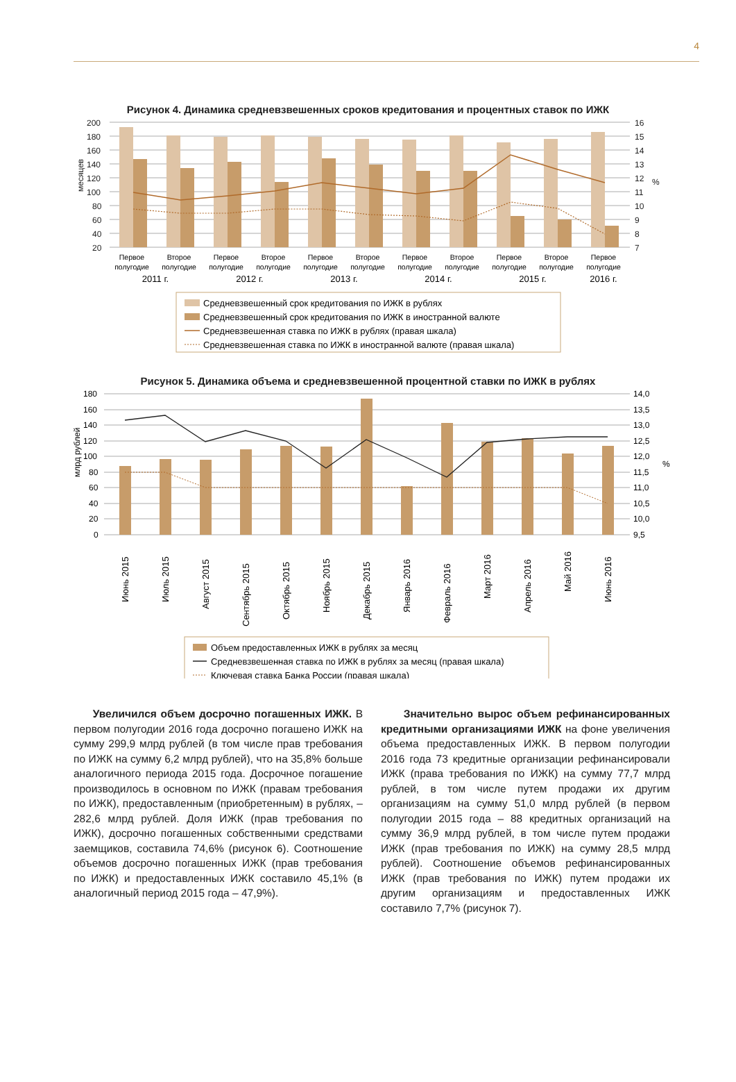4
Рисунок 4. Динамика средневзвешенных сроков кредитования и процентных ставок по ИЖК
200
180
160
140
120
100
80
60
40
20
16
15
14
13
12
11
10
9
8
7
месяцев
%
Первое
полугодие
Второе
полугодие
Первое
полугодие
Второе
полугодие
Первое
полугодие
Второе
полугодие
Первое
полугодие
Второе
полугодие
Первое
полугодие
Второе
полугодие
Первое
полугодие
2011 г.
2012 г.
2013 г.
2014 г.
2015 г.
2016 г.
Средневзвешенный срок кредитования по ИЖК в рублях
Средневзвешенный срок кредитования по ИЖК в иностранной валюте
Средневзвешенная ставка по ИЖК в рублях (правая шкала)
Средневзвешенная ставка по ИЖК в иностранной валюте (правая шкала)
Рисунок 5. Динамика объема и средневзвешенной процентной ставки по ИЖК в рублях
180
160
140
120
100
80
60
40
20
0
14,0
13,5
13,0
12,5
12,0
11,5
11,0
10,5
10,0
9,5
млрд рублей
%
Июнь 2015
Июль 2015
Август 2015
Сентябрь 2015
Октябрь 2015
Ноябрь 2015
Декабрь 2015
Январь 2016
Февраль 2016
Март 2016
Апрель 2016
Май 2016
Июнь 2016
Объем предоставленных ИЖК в рублях за месяц
Средневзвешенная ставка по ИЖК в рублях за месяц (правая шкала)
Ключевая ставка Банка России (правая шкала)
Увеличился объем досрочно погашенных ИЖК. В первом полугодии 2016 года досрочно погашено ИЖК на сумму 299,9 млрд рублей (в том числе прав требования по ИЖК на сумму 6,2 млрд рублей), что на 35,8% больше аналогичного периода 2015 года. Досрочное погашение производилось в основном по ИЖК (правам требования по ИЖК), предоставленным (приобретенным) в рублях, – 282,6 млрд рублей. Доля ИЖК (прав требования по ИЖК), досрочно погашенных собственными средствами заемщиков, составила 74,6% (рисунок 6). Соотношение объемов досрочно погашенных ИЖК (прав требования по ИЖК) и предоставленных ИЖК составило 45,1% (в аналогичный период 2015 года – 47,9%).
Значительно вырос объем рефинансированных кредитными организациями ИЖК на фоне увеличения объема предоставленных ИЖК. В первом полугодии 2016 года 73 кредитные организации рефинансировали ИЖК (права требования по ИЖК) на сумму 77,7 млрд рублей, в том числе путем продажи их другим организациям на сумму 51,0 млрд рублей (в первом полугодии 2015 года – 88 кредитных организаций на сумму 36,9 млрд рублей, в том числе путем продажи ИЖК (прав требования по ИЖК) на сумму 28,5 млрд рублей). Соотношение объемов рефинансированных ИЖК (прав требования по ИЖК) путем продажи их другим организациям и предоставленных ИЖК составило 7,7% (рисунок 7).